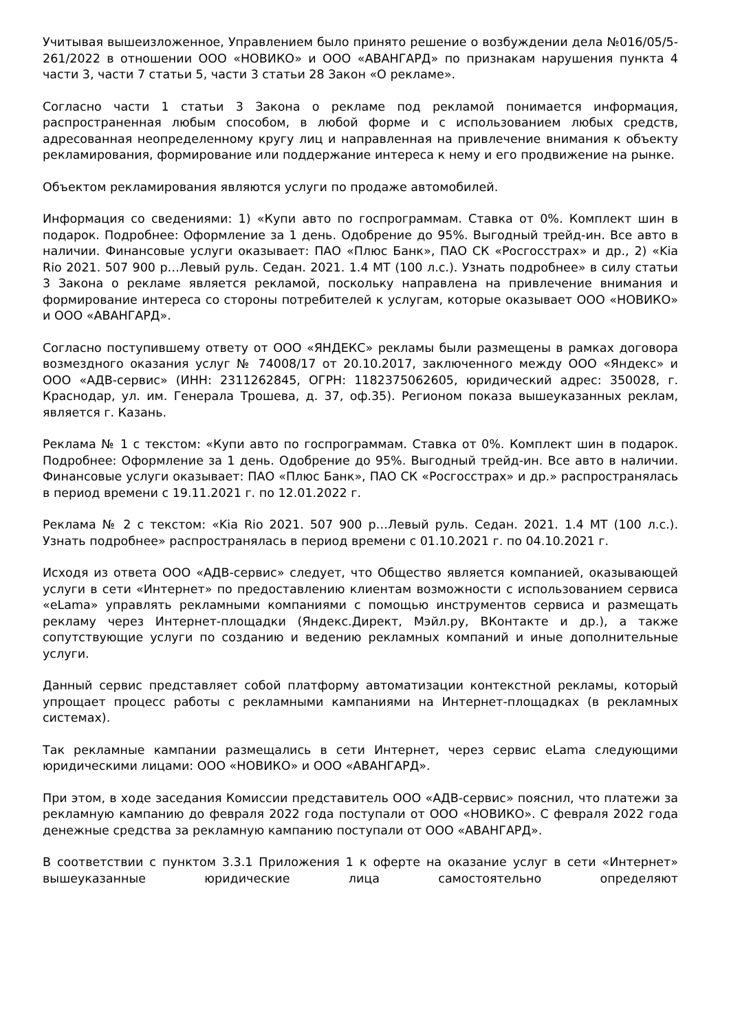Учитывая вышеизложенное, Управлением было принято решение о возбуждении дела №016/05/5-261/2022 в отношении ООО «НОВИКО» и ООО «АВАНГАРД» по признакам нарушения пункта 4 части 3, части 7 статьи 5, части 3 статьи 28 Закон «О рекламе».
Согласно части 1 статьи 3 Закона о рекламе под рекламой понимается информация, распространенная любым способом, в любой форме и с использованием любых средств, адресованная неопределенному кругу лиц и направленная на привлечение внимания к объекту рекламирования, формирование или поддержание интереса к нему и его продвижение на рынке.
Объектом рекламирования являются услуги по продаже автомобилей.
Информация со сведениями: 1) «Купи авто по госпрограммам. Ставка от 0%. Комплект шин в подарок. Подробнее: Оформление за 1 день. Одобрение до 95%. Выгодный трейд-ин. Все авто в наличии. Финансовые услуги оказывает: ПАО «Плюс Банк», ПАО СК «Росгосстрах» и др., 2) «Kia Rio 2021. 507 900 р…Левый руль. Седан. 2021. 1.4 MT (100 л.с.). Узнать подробнее» в силу статьи 3 Закона о рекламе является рекламой, поскольку направлена на привлечение внимания и формирование интереса со стороны потребителей к услугам, которые оказывает ООО «НОВИКО» и ООО «АВАНГАРД».
Согласно поступившему ответу от ООО «ЯНДЕКС» рекламы были размещены в рамках договора возмездного оказания услуг № 74008/17 от 20.10.2017, заключенного между ООО «Яндекс» и ООО «АДВ-сервис» (ИНН: 2311262845, ОГРН: 1182375062605, юридический адрес: 350028, г. Краснодар, ул. им. Генерала Трошева, д. 37, оф.35). Регионом показа вышеуказанных реклам, является г. Казань.
Реклама № 1 с текстом: «Купи авто по госпрограммам. Ставка от 0%. Комплект шин в подарок. Подробнее: Оформление за 1 день. Одобрение до 95%. Выгодный трейд-ин. Все авто в наличии. Финансовые услуги оказывает: ПАО «Плюс Банк», ПАО СК «Росгосстрах» и др.» распространялась в период времени с 19.11.2021 г. по 12.01.2022 г.
Реклама № 2 с текстом: «Kia Rio 2021. 507 900 р…Левый руль. Седан. 2021. 1.4 MT (100 л.с.). Узнать подробнее» распространялась в период времени с 01.10.2021 г. по 04.10.2021 г.
Исходя из ответа ООО «АДВ-сервис» следует, что Общество является компанией, оказывающей услуги в сети «Интернет» по предоставлению клиентам возможности с использованием сервиса «eLama» управлять рекламными компаниями с помощью инструментов сервиса и размещать рекламу через Интернет-площадки (Яндекс.Директ, Мэйл.ру, ВКонтакте и др.), а также сопутствующие услуги по созданию и ведению рекламных компаний и иные дополнительные услуги.
Данный сервис представляет собой платформу автоматизации контекстной рекламы, который упрощает процесс работы с рекламными кампаниями на Интернет-площадках (в рекламных системах).
Так рекламные кампании размещались в сети Интернет, через сервис eLama следующими юридическими лицами: ООО «НОВИКО» и ООО «АВАНГАРД».
При этом, в ходе заседания Комиссии представитель ООО «АДВ-сервис» пояснил, что платежи за рекламную кампанию до февраля 2022 года поступали от ООО «НОВИКО». С февраля 2022 года денежные средства за рекламную кампанию поступали от ООО «АВАНГАРД».
В соответствии с пунктом 3.3.1 Приложения 1 к оферте на оказание услуг в сети «Интернет» вышеуказанные юридические лица самостоятельно определяют